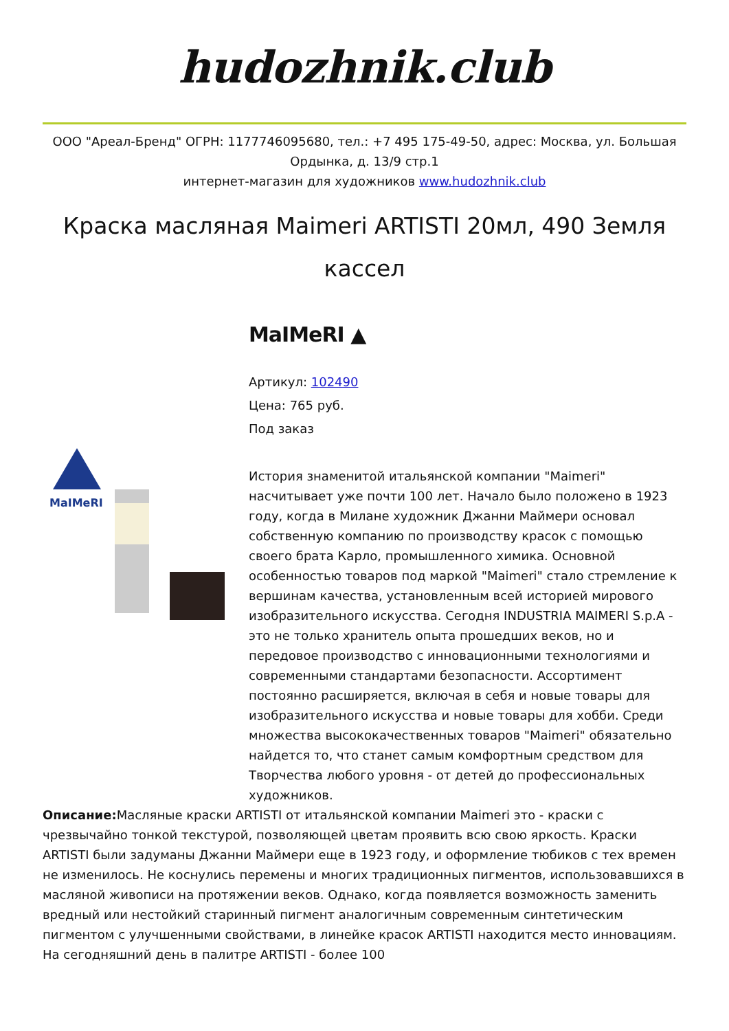hudozhnik.club
ООО "Ареал-Бренд" ОГРН: 1177746095680, тел.: +7 495 175-49-50, адрес: Москва, ул. Большая Ордынка, д. 13/9 стр.1
интернет-магазин для художников www.hudozhnik.club
Краска масляная Maimeri ARTISTI 20мл, 490 Земля кассел
MaIMeRI
MaIMeRI ▲
Артикул: 102490
Цена: 765 руб.
Под заказ
История знаменитой итальянской компании "Maimeri" насчитывает уже почти 100 лет. Начало было положено в 1923 году, когда в Милане художник Джанни Маймери основал собственную компанию по производству красок с помощью своего брата Карло, промышленного химика. Основной особенностью товаров под маркой "Maimeri" стало стремление к вершинам качества, установленным всей историей мирового изобразительного искусства. Сегодня INDUSTRIA MAIMERI S.p.A - это не только хранитель опыта прошедших веков, но и передовое производство с инновационными технологиями и современными стандартами безопасности. Ассортимент постоянно расширяется, включая в себя и новые товары для изобразительного искусства и новые товары для хобби. Среди множества высококачественных товаров "Maimeri" обязательно найдется то, что станет самым комфортным средством для Творчества любого уровня - от детей до профессиональных художников.
Описание: Масляные краски ARTISTI от итальянской компании Maimeri это - краски с чрезвычайно тонкой текстурой, позволяющей цветам проявить всю свою яркость. Краски ARTISTI были задуманы Джанни Маймери еще в 1923 году, и оформление тюбиков с тех времен не изменилось. Не коснулись перемены и многих традиционных пигментов, использовавшихся в масляной живописи на протяжении веков. Однако, когда появляется возможность заменить вредный или нестойкий старинный пигмент аналогичным современным синтетическим пигментом с улучшенными свойствами, в линейке красок ARTISTI находится место инновациям. На сегодняшний день в палитре ARTISTI - более 100